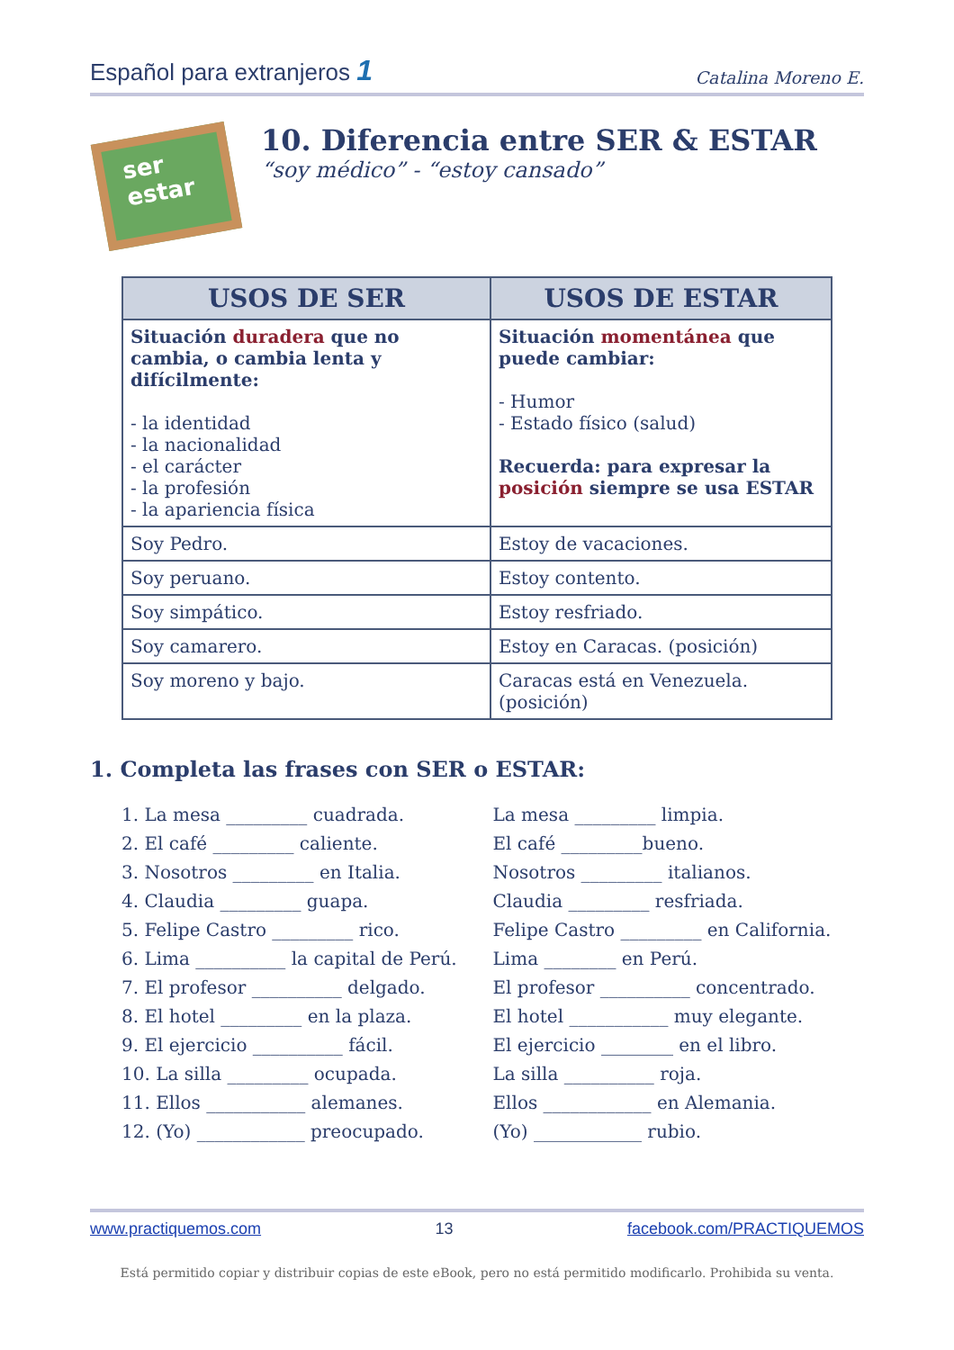Español para extranjeros 1 Catalina Moreno E.
ser
estar
10. Diferencia entre SER & ESTAR
“soy médico” - “estoy cansado”
| USOS DE SER | USOS DE ESTAR |
| --- | --- |
| Situación duradera que no cambia, o cambia lenta y difícilmente: - la identidad - la nacionalidad - el carácter - la profesión - la apariencia física | Situación momentánea que puede cambiar: - Humor - Estado físico (salud) Recuerda: para expresar la posición siempre se usa ESTAR |
| Soy Pedro. | Estoy de vacaciones. |
| Soy peruano. | Estoy contento. |
| Soy simpático. | Estoy resfriado. |
| Soy camarero. | Estoy en Caracas. (posición) |
| Soy moreno y bajo. | Caracas está en Venezuela. (posición) |
1. Completa las frases con SER o ESTAR:
1. La mesa _________ cuadrada.
2. El café _________ caliente.
3. Nosotros _________ en Italia.
4. Claudia _________ guapa.
5. Felipe Castro _________ rico.
6. Lima __________ la capital de Perú.
7. El profesor __________ delgado.
8. El hotel _________ en la plaza.
9. El ejercicio __________ fácil.
10. La silla _________ ocupada.
11. Ellos ___________ alemanes.
12. (Yo) ____________ preocupado.
La mesa _________ limpia.
El café _________bueno.
Nosotros _________ italianos.
Claudia _________ resfriada.
Felipe Castro _________ en California.
Lima ________ en Perú.
El profesor __________ concentrado.
El hotel ___________ muy elegante.
El ejercicio ________ en el libro.
La silla __________ roja.
Ellos ____________ en Alemania.
(Yo) ____________ rubio.
www.practiquemos.com 13 facebook.com/PRACTIQUEMOS
Está permitido copiar y distribuir copias de este eBook, pero no está permitido modificarlo. Prohibida su venta.